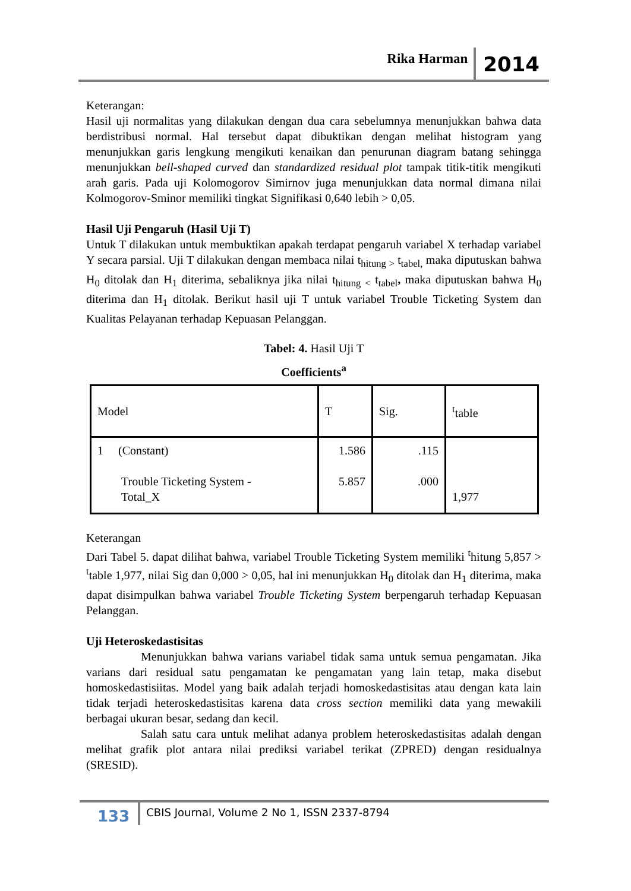Rika Harman 2014
Keterangan:
Hasil uji normalitas yang dilakukan dengan dua cara sebelumnya menunjukkan bahwa data berdistribusi normal. Hal tersebut dapat dibuktikan dengan melihat histogram yang menunjukkan garis lengkung mengikuti kenaikan dan penurunan diagram batang sehingga menunjukkan bell-shaped curved dan standardized residual plot tampak titik-titik mengikuti arah garis. Pada uji Kolomogorov Simirnov juga menunjukkan data normal dimana nilai Kolmogorov-Sminor memiliki tingkat Signifikasi 0,640 lebih > 0,05.
Hasil Uji Pengaruh (Hasil Uji T)
Untuk T dilakukan untuk membuktikan apakah terdapat pengaruh variabel X terhadap variabel Y secara parsial. Uji T dilakukan dengan membaca nilai t<sub>hitung ></sub> t<sub>tabel,</sub> maka diputuskan bahwa H<sub>0</sub> ditolak dan H<sub>1</sub> diterima, sebaliknya jika nilai t<sub>hitung <</sub> t<sub>tabel</sub>, maka diputuskan bahwa H<sub>0</sub> diterima dan H<sub>1</sub> ditolak. Berikut hasil uji T untuk variabel Trouble Ticketing System dan Kualitas Pelayanan terhadap Kepuasan Pelanggan.
Tabel: 4. Hasil Uji T
Coefficients<sup>a</sup>
| Model | T | Sig. | <sup>t</sup> table |
| 1 (Constant) Trouble Ticketing System - Total_X | 1.586 5.857 | .115 .000 | 1,977 |
Keterangan
Dari Tabel 5. dapat dilihat bahwa, variabel Trouble Ticketing System memiliki <sup>t</sup>hitung 5,857 > <sup>t</sup>table 1,977, nilai Sig dan 0,000 > 0,05, hal ini menunjukkan H<sub>0</sub> ditolak dan H<sub>1</sub> diterima, maka dapat disimpulkan bahwa variabel Trouble Ticketing System berpengaruh terhadap Kepuasan Pelanggan.
Uji Heteroskedastisitas
Menunjukkan bahwa varians variabel tidak sama untuk semua pengamatan. Jika varians dari residual satu pengamatan ke pengamatan yang lain tetap, maka disebut homoskedastisiitas. Model yang baik adalah terjadi homoskedastisitas atau dengan kata lain tidak terjadi heteroskedastisitas karena data cross section memiliki data yang mewakili berbagai ukuran besar, sedang dan kecil.
Salah satu cara untuk melihat adanya problem heteroskedastisitas adalah dengan melihat grafik plot antara nilai prediksi variabel terikat (ZPRED) dengan residualnya (SRESID).
133 CBIS Journal, Volume 2 No 1, ISSN 2337-8794